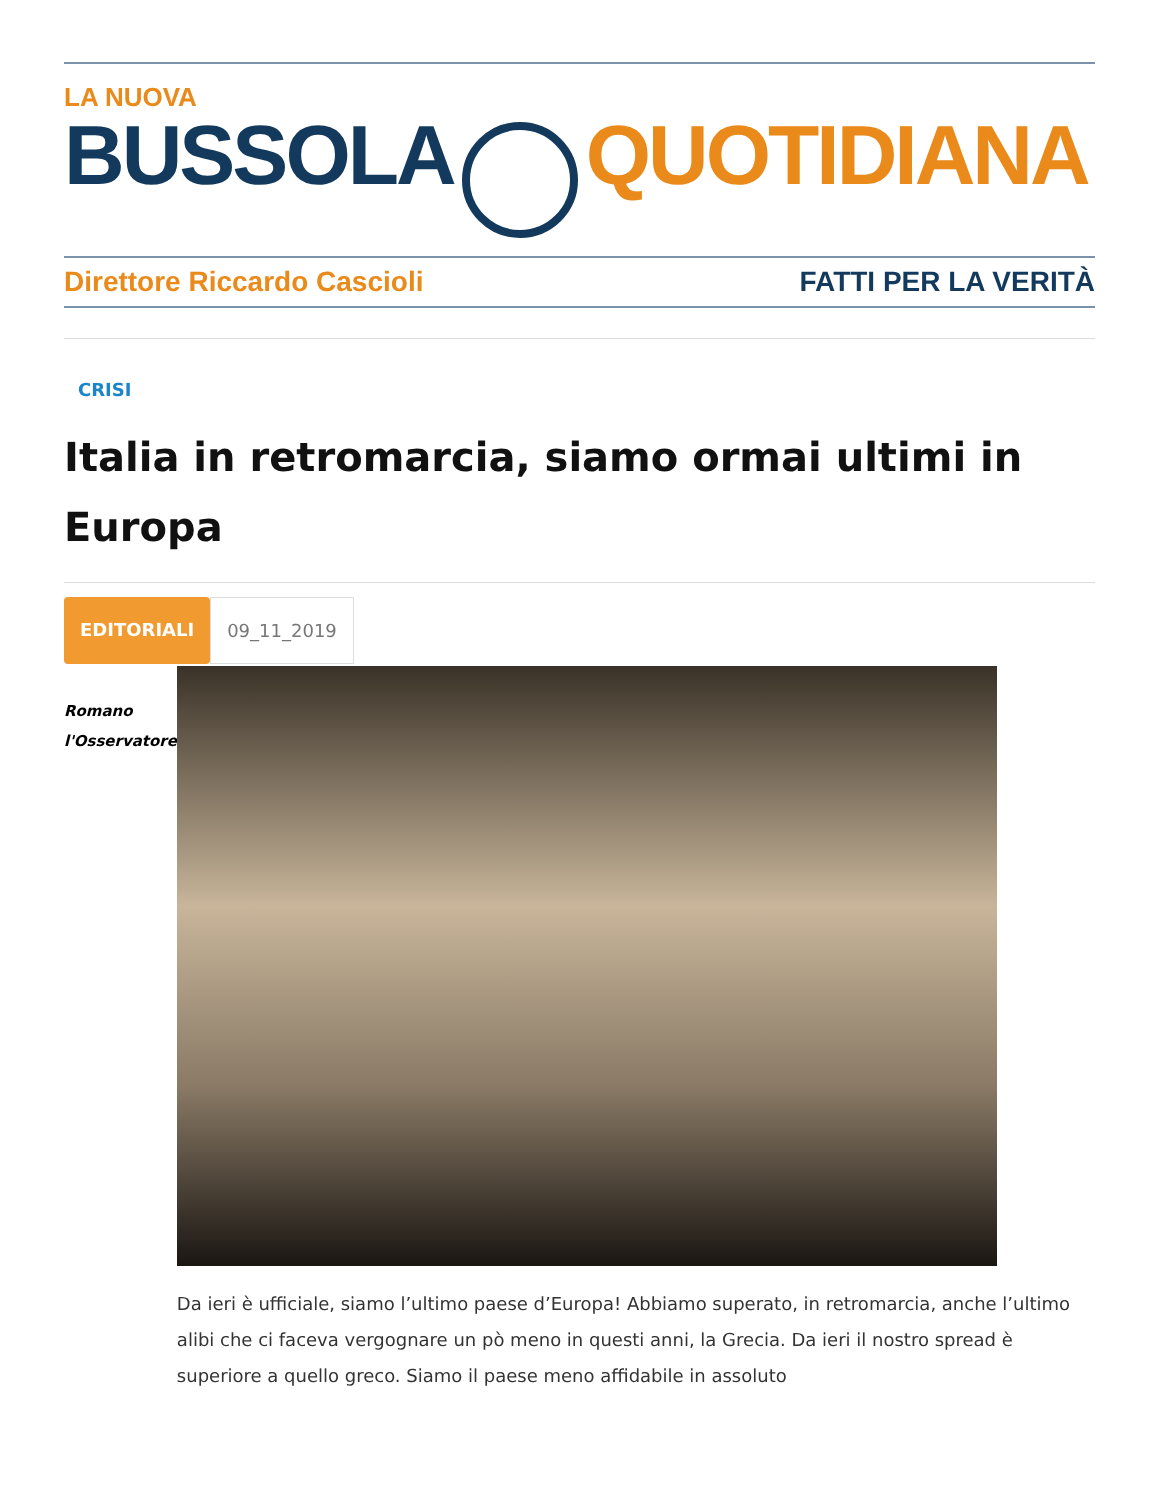LA NUOVA
BUSSOLA QUOTIDIANA
Direttore Riccardo Cascioli FATTI PER LA VERITÀ
CRISI
Italia in retromarcia, siamo ormai ultimi in Europa
EDITORIALI 09_11_2019
Romano
l'Osservatore
Da ieri è ufficiale, siamo l’ultimo paese d’Europa! Abbiamo superato, in retromarcia, anche l’ultimo alibi che ci faceva vergognare un pò meno in questi anni, la Grecia. Da ieri il nostro spread è superiore a quello greco. Siamo il paese meno affidabile in assoluto